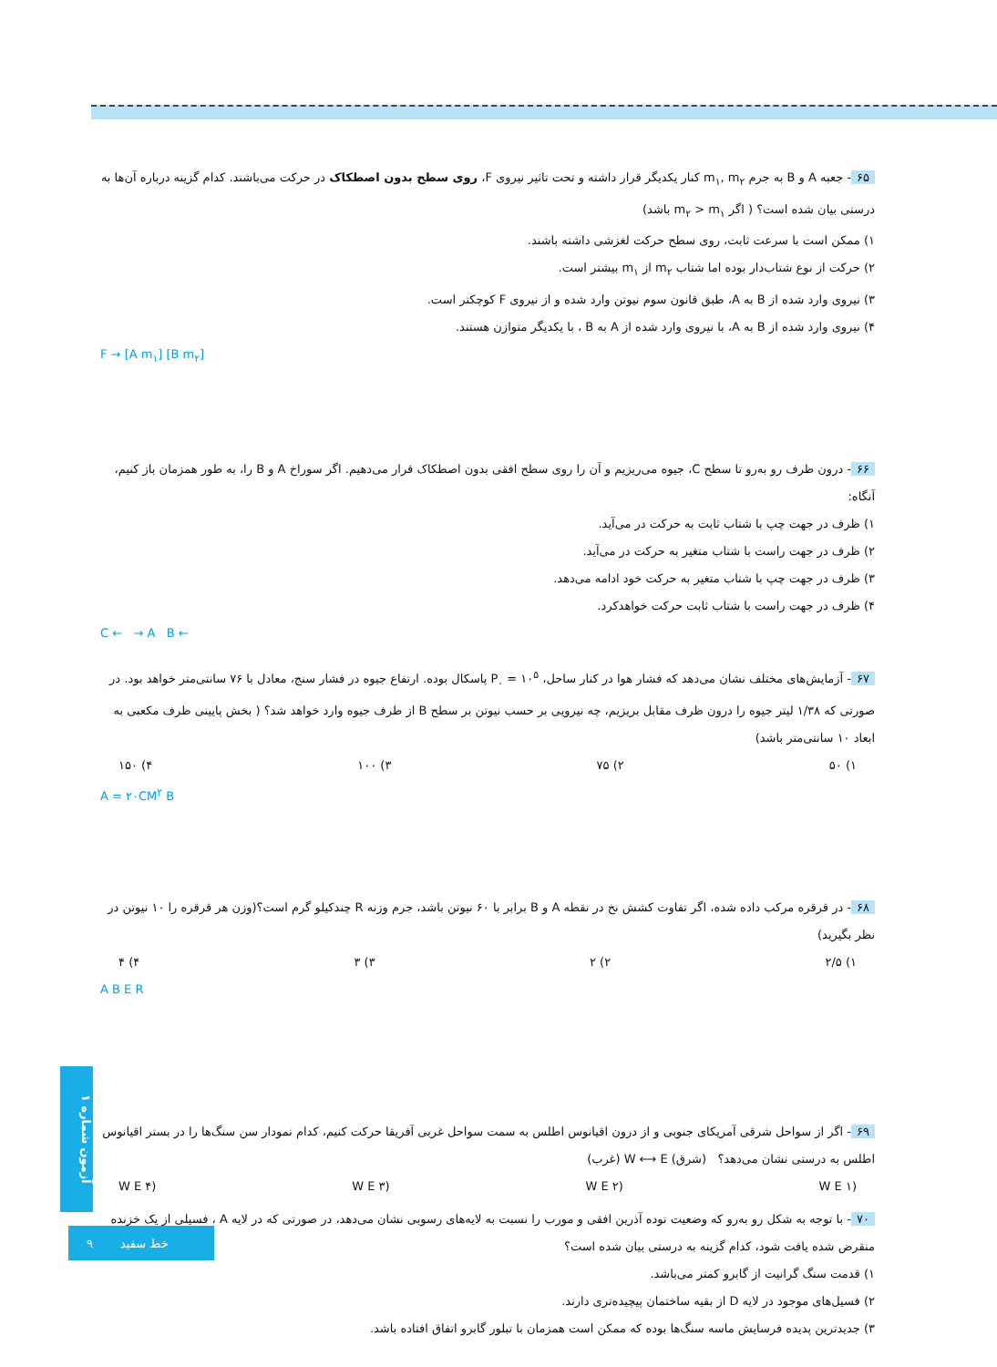۶۵ - جعبه A و B به جرم m<sub>۱</sub>, m<sub>۲</sub> کنار یکدیگر قرار داشته و تحت تاثیر نیروی F، روی سطح بدون اصطکاک در حرکت می‌باشند. کدام گزینه درباره آن‌ها به درستی بیان شده است؟ ( اگر m<sub>۲</sub> > m<sub>۱</sub> باشد)
۱) ممکن است با سرعت ثابت، روی سطح حرکت لغزشی داشته باشند.
۲) حرکت از نوع شتاب‌دار بوده اما شتاب m<sub>۲</sub> از m<sub>۱</sub> بیشتر است.
۳) نیروی وارد شده از B به A، طبق قانون سوم نیوتن وارد شده و از نیروی F کوچکتر است.
۴) نیروی وارد شده از B به A، با نیروی وارد شده از A به B ، با یکدیگر متوازن هستند.
F → [A m<sub>۱</sub>] [B m<sub>۲</sub>]
۶۶ - درون ظرف رو به‌رو تا سطح C، جیوه می‌ریزیم و آن را روی سطح افقی بدون اصطکاک قرار می‌دهیم. اگر سوراخ A و B را، به طور همزمان باز کنیم، آنگاه:
۱) ظرف در جهت چپ با شتاب ثابت به حرکت در می‌آید.
۲) ظرف در جهت راست با شتاب متغیر به حرکت در می‌آید.
۳) ظرف در جهت چپ با شتاب متغیر به حرکت خود ادامه می‌دهد.
۴) ظرف در جهت راست با شتاب ثابت حرکت خواهدکرد.
C ← → A B ←
۶۷ - آزمایش‌های مختلف نشان می‌دهد که فشار هوا در کنار ساحل، P<sub>۰</sub> = ۱۰<sup>۵</sup> پاسکال بوده. ارتفاع جیوه در فشار سنج، معادل با ۷۶ سانتی‌متر خواهد بود. در صورتی که ۱/۳۸ لیتر جیوه را درون ظرف مقابل بریزیم، چه نیرویی بر حسب نیوتن بر سطح B از طرف جیوه وارد خواهد شد؟ ( بخش پایینی ظرف مکعبی به ابعاد ۱۰ سانتی‌متر باشد)
۱) ۵۰ ۲) ۷۵ ۳) ۱۰۰ ۴) ۱۵۰
A = ۲۰CM<sup>۲</sup> B
۶۸ - در قرقره مرکب داده شده، اگر تفاوت کشش نخ در نقطه A و B برابر با ۶۰ نیوتن باشد، جرم وزنه R چندکیلو گرم است؟(وزن هر قرقره را ۱۰ نیوتن در نظر بگیرید)
۱) ۲/۵ ۲) ۲ ۳) ۳ ۴) ۴
A B E R
۶۹ - اگر از سواحل شرقی آمریکای جنوبی و از درون اقیانوس اطلس به سمت سواحل غربی آفریقا حرکت کنیم، کدام نمودار سن سنگ‌ها را در بستر اقیانوس اطلس به درستی نشان می‌دهد؟ (شرق) W ⟷ E (غرب)
W E ۴) W E ۳) W E ۲) W E ۱)
۷۰ - با توجه به شکل رو به‌رو که وضعیت توده آذرین افقی و مورب را نسبت به لایه‌های رسوبی نشان می‌دهد، در صورتی که در لایه A ، فسیلی از یک خزنده منقرض شده یافت شود، کدام گزینه به درستی بیان شده است؟
۱) قدمت سنگ گرانیت از گابرو کمتر می‌باشد.
۲) فسیل‌های موجود در لایه D از بقیه ساختمان پیچیده‌تری دارند.
۳) جدیدترین پدیده فرسایش ماسه سنگ‌ها بوده که ممکن است همزمان با تبلور گابرو اتفاق افتاده باشد.
آزمون شماره ۱
۹ خط سفید